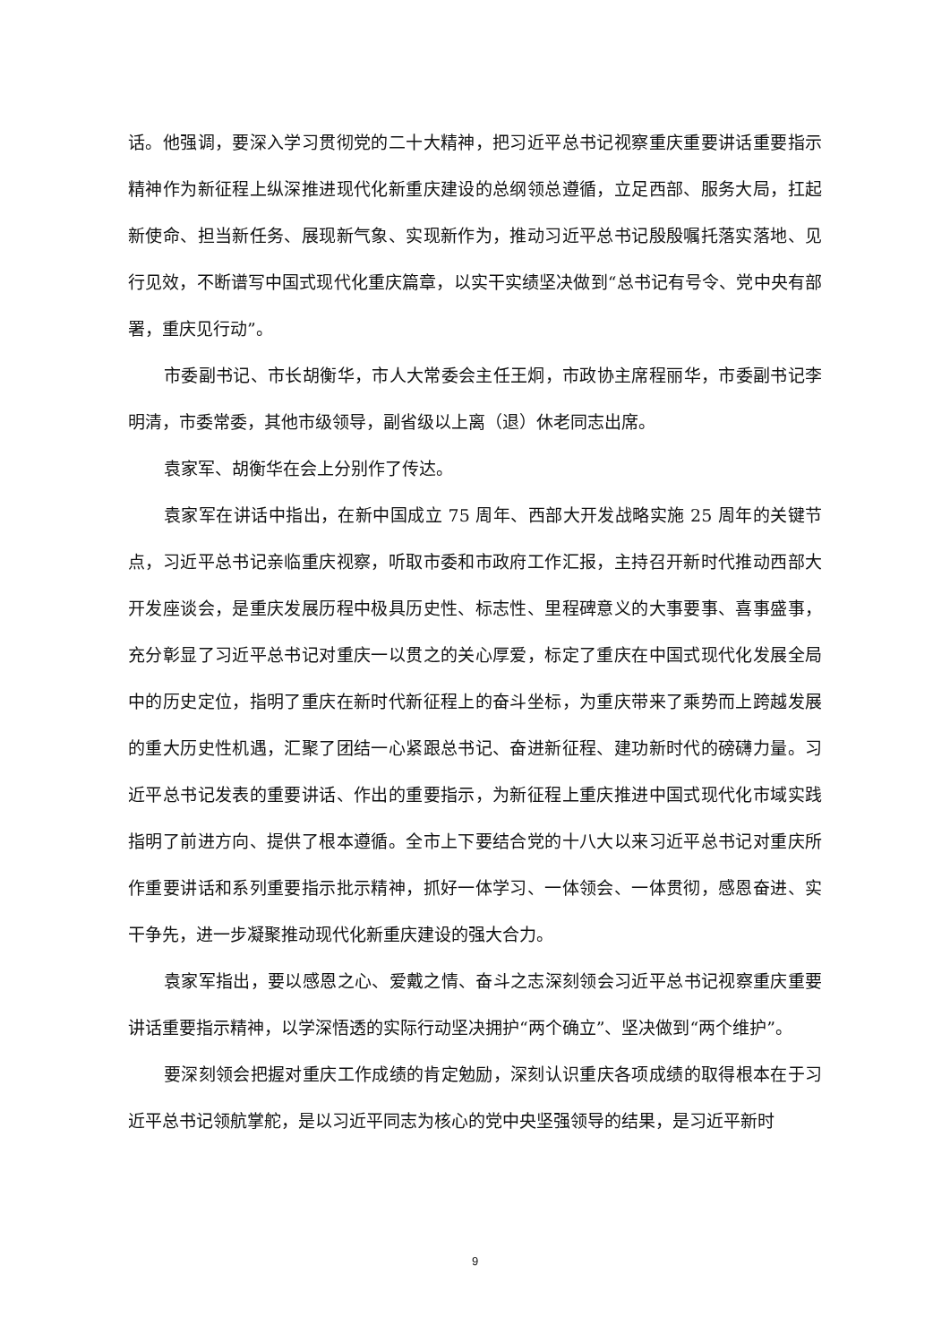话。他强调，要深入学习贯彻党的二十大精神，把习近平总书记视察重庆重要讲话重要指示精神作为新征程上纵深推进现代化新重庆建设的总纲领总遵循，立足西部、服务大局，扛起新使命、担当新任务、展现新气象、实现新作为，推动习近平总书记殷殷嘱托落实落地、见行见效，不断谱写中国式现代化重庆篇章，以实干实绩坚决做到“总书记有号令、党中央有部署，重庆见行动”。
市委副书记、市长胡衡华，市人大常委会主任王炯，市政协主席程丽华，市委副书记李明清，市委常委，其他市级领导，副省级以上离（退）休老同志出席。
袁家军、胡衡华在会上分别作了传达。
袁家军在讲话中指出，在新中国成立 75 周年、西部大开发战略实施 25 周年的关键节点，习近平总书记亲临重庆视察，听取市委和市政府工作汇报，主持召开新时代推动西部大开发座谈会，是重庆发展历程中极具历史性、标志性、里程碑意义的大事要事、喜事盛事，充分彰显了习近平总书记对重庆一以贯之的关心厚爱，标定了重庆在中国式现代化发展全局中的历史定位，指明了重庆在新时代新征程上的奋斗坐标，为重庆带来了乘势而上跨越发展的重大历史性机遇，汇聚了团结一心紧跟总书记、奋进新征程、建功新时代的磅礴力量。习近平总书记发表的重要讲话、作出的重要指示，为新征程上重庆推进中国式现代化市域实践指明了前进方向、提供了根本遵循。全市上下要结合党的十八大以来习近平总书记对重庆所作重要讲话和系列重要指示批示精神，抓好一体学习、一体领会、一体贯彻，感恩奋进、实干争先，进一步凝聚推动现代化新重庆建设的强大合力。
袁家军指出，要以感恩之心、爱戴之情、奋斗之志深刻领会习近平总书记视察重庆重要讲话重要指示精神，以学深悟透的实际行动坚决拥护“两个确立”、坚决做到“两个维护”。
要深刻领会把握对重庆工作成绩的肯定勉励，深刻认识重庆各项成绩的取得根本在于习近平总书记领航掌舵，是以习近平同志为核心的党中央坚强领导的结果，是习近平新时
9